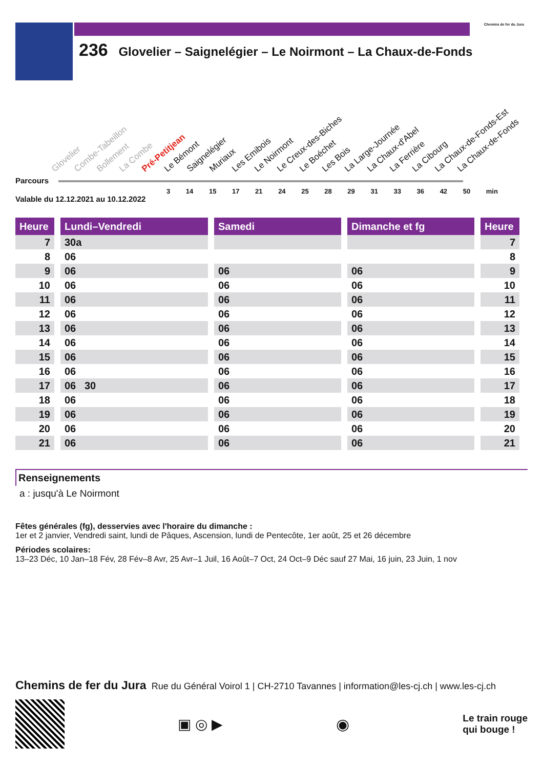Chemins de fer du Jura
236 Glovelier – Saignelégier – Le Noirmont – La Chaux-de-Fonds
Glovelier Combe-Tabeillon Bollement La Combe Pré-Petitjean Le Bémont Saignelégier Muriaux Les Emibois Le Noirmont Le Creux-des-Biches Le Boéchet Les Bois La Large-Journée La Chaux-d'Abel La Ferrière La Cibourg La Chaux-de-Fonds-Est La Chaux-de-Fonds
Parcours
3 14 15 17 21 24 25 28 29 31 33 36 42 50 min
Valable du 12.12.2021 au 10.12.2022
| Heure | | Lundi–Vendredi | | Samedi | | Dimanche et fg | | Heure |
| 7 | | 30a | | | | | | 7 |
| 8 | | 06 | | | | | | 8 |
| 9 | | 06 | | 06 | | 06 | | 9 |
| 10 | | 06 | | 06 | | 06 | | 10 |
| 11 | | 06 | | 06 | | 06 | | 11 |
| 12 | | 06 | | 06 | | 06 | | 12 |
| 13 | | 06 | | 06 | | 06 | | 13 |
| 14 | | 06 | | 06 | | 06 | | 14 |
| 15 | | 06 | | 06 | | 06 | | 15 |
| 16 | | 06 | | 06 | | 06 | | 16 |
| 17 | | 06 30 | | 06 | | 06 | | 17 |
| 18 | | 06 | | 06 | | 06 | | 18 |
| 19 | | 06 | | 06 | | 06 | | 19 |
| 20 | | 06 | | 06 | | 06 | | 20 |
| 21 | | 06 | | 06 | | 06 | | 21 |
Renseignements
a : jusqu'à Le Noirmont
Fêtes générales (fg), desservies avec l'horaire du dimanche :
1er et 2 janvier, Vendredi saint, lundi de Pâques, Ascension, lundi de Pentecôte, 1er août, 25 et 26 décembre
Périodes scolaires:
13–23 Déc, 10 Jan–18 Fév, 28 Fév–8 Avr, 25 Avr–1 Juil, 16 Août–7 Oct, 24 Oct–9 Déc sauf 27 Mai, 16 juin, 23 Juin, 1 nov
Chemins de fer du Jura Rue du Général Voirol 1 | CH-2710 Tavannes | information@les-cj.ch | www.les-cj.ch
▣ ◎ ▶ ◉
Le train rouge
qui bouge !